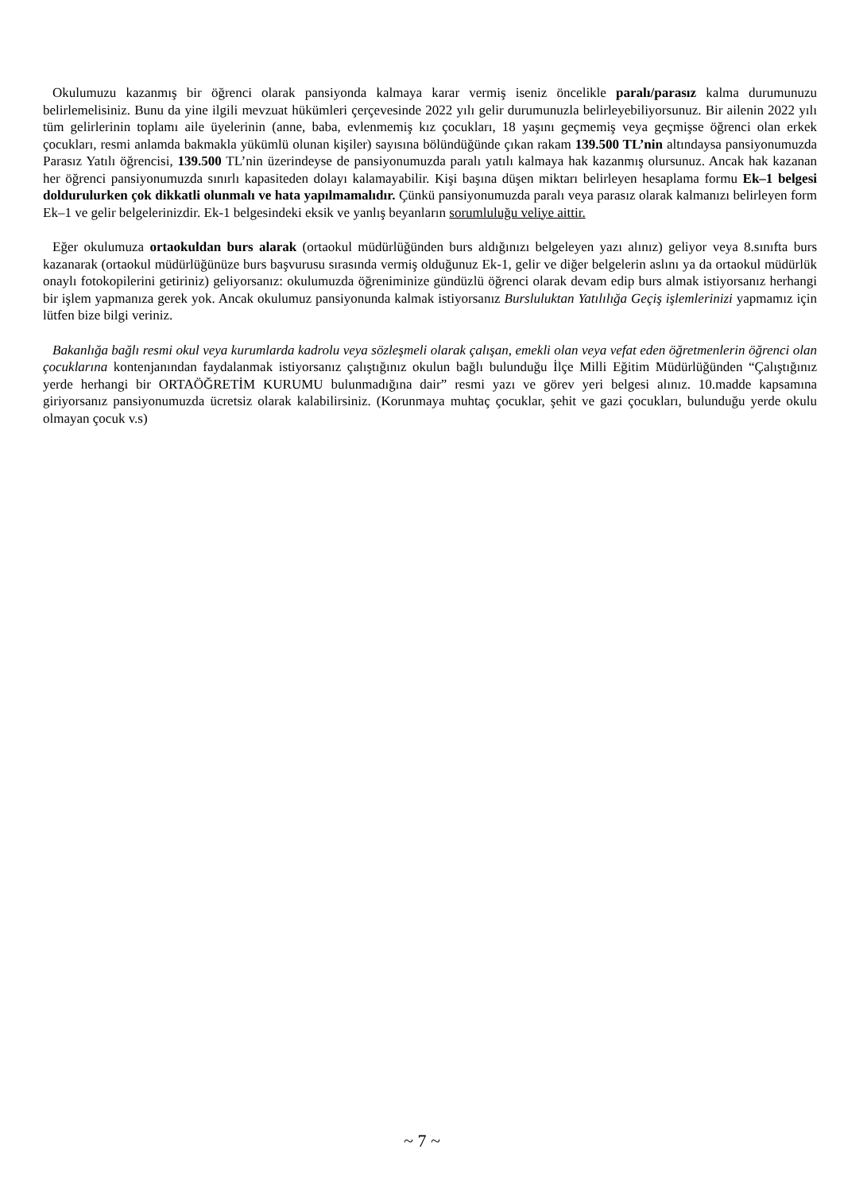Okulumuzu kazanmış bir öğrenci olarak pansiyonda kalmaya karar vermiş iseniz öncelikle paralı/parasız kalma durumunuzu belirlemelisiniz. Bunu da yine ilgili mevzuat hükümleri çerçevesinde 2022 yılı gelir durumunuzla belirleyebiliyorsunuz. Bir ailenin 2022 yılı tüm gelirlerinin toplamı aile üyelerinin (anne, baba, evlenmemiş kız çocukları, 18 yaşını geçmemiş veya geçmişse öğrenci olan erkek çocukları, resmi anlamda bakmakla yükümlü olunan kişiler) sayısına bölündüğünde çıkan rakam 139.500 TL’nin altındaysa pansiyonumuzda Parasız Yatılı öğrencisi, 139.500 TL’nin üzerindeyse de pansiyonumuzda paralı yatılı kalmaya hak kazanmış olursunuz. Ancak hak kazanan her öğrenci pansiyonumuzda sınırlı kapasiteden dolayı kalamayabilir. Kişi başına düşen miktarı belirleyen hesaplama formu Ek–1 belgesi doldurulurken çok dikkatli olunmalı ve hata yapılmamalıdır. Çünkü pansiyonumuzda paralı veya parasız olarak kalmanızı belirleyen form Ek–1 ve gelir belgelerinizdir. Ek-1 belgesindeki eksik ve yanlış beyanların sorumluluğu veliye aittir.
Eğer okulumuza ortaokuldan burs alarak (ortaokul müdürlüğünden burs aldığınızı belgeleyen yazı alınız) geliyor veya 8.sınıfta burs kazanarak (ortaokul müdürlüğünüze burs başvurusu sırasında vermiş olduğunuz Ek-1, gelir ve diğer belgelerin aslını ya da ortaokul müdürlük onaylı fotokopilerini getiriniz) geliyorsanız: okulumuzda öğreniminize gündüzlü öğrenci olarak devam edip burs almak istiyorsanız herhangi bir işlem yapmanıza gerek yok. Ancak okulumuz pansiyonunda kalmak istiyorsanız Bursluluktan Yatılılığa Geçiş işlemlerinizi yapmamız için lütfen bize bilgi veriniz.
Bakanlığa bağlı resmi okul veya kurumlarda kadrolu veya sözleşmeli olarak çalışan, emekli olan veya vefat eden öğretmenlerin öğrenci olan çocuklarına kontenjanından faydalanmak istiyorsanız çalıştığınız okulun bağlı bulunduğu İlçe Milli Eğitim Müdürlüğünden “Çalıştığınız yerde herhangi bir ORTAÖĞRETİM KURUMU bulunmadığına dair” resmi yazı ve görev yeri belgesi alınız. 10.madde kapsamına giriyorsanız pansiyonumuzda ücretsiz olarak kalabilirsiniz. (Korunmaya muhtaç çocuklar, şehit ve gazi çocukları, bulunduğu yerde okulu olmayan çocuk v.s)
~ 7 ~